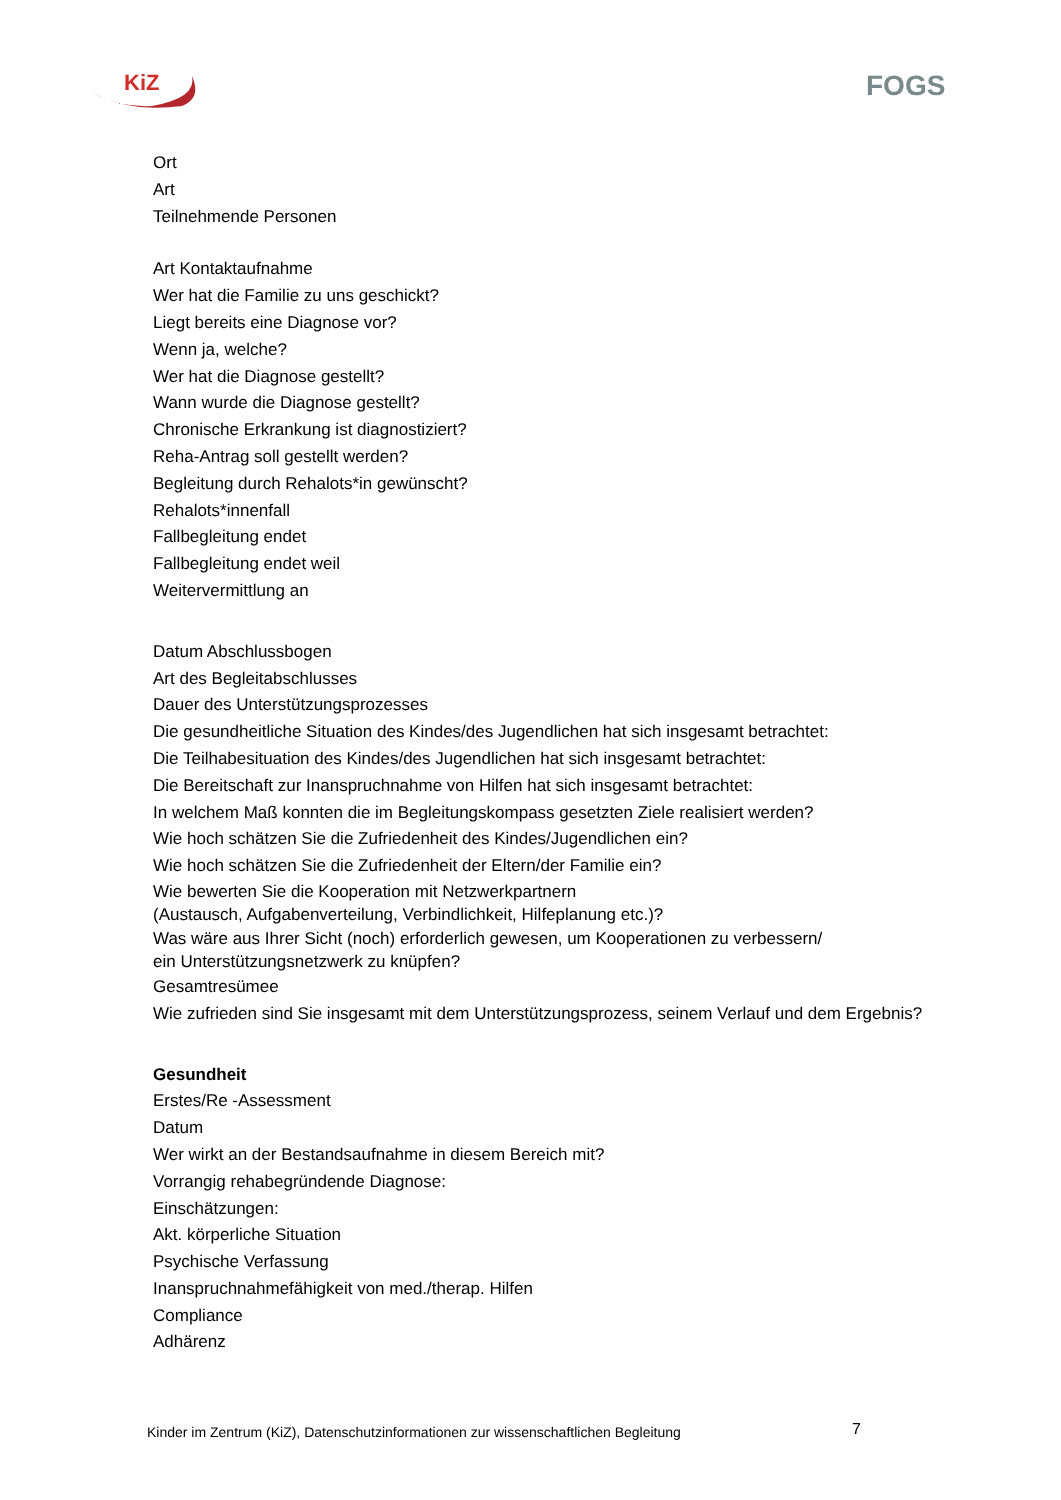KiZ
FOGS
Ort
Art
Teilnehmende Personen
Art Kontaktaufnahme
Wer hat die Familie zu uns geschickt?
Liegt bereits eine Diagnose vor?
Wenn ja, welche?
Wer hat die Diagnose gestellt?
Wann wurde die Diagnose gestellt?
Chronische Erkrankung ist diagnostiziert?
Reha-Antrag soll gestellt werden?
Begleitung durch Rehalots*in gewünscht?
Rehalots*innenfall
Fallbegleitung endet
Fallbegleitung endet weil
Weitervermittlung an
Datum Abschlussbogen
Art des Begleitabschlusses
Dauer des Unterstützungsprozesses
Die gesundheitliche Situation des Kindes/des Jugendlichen hat sich insgesamt betrachtet:
Die Teilhabesituation des Kindes/des Jugendlichen hat sich insgesamt betrachtet:
Die Bereitschaft zur Inanspruchnahme von Hilfen hat sich insgesamt betrachtet:
In welchem Maß konnten die im Begleitungskompass gesetzten Ziele realisiert werden?
Wie hoch schätzen Sie die Zufriedenheit des Kindes/Jugendlichen ein?
Wie hoch schätzen Sie die Zufriedenheit der Eltern/der Familie ein?
Wie bewerten Sie die Kooperation mit Netzwerkpartnern
(Austausch, Aufgabenverteilung, Verbindlichkeit, Hilfeplanung etc.)?
Was wäre aus Ihrer Sicht (noch) erforderlich gewesen, um Kooperationen zu verbessern/
ein Unterstützungsnetzwerk zu knüpfen?
Gesamtresümee
Wie zufrieden sind Sie insgesamt mit dem Unterstützungsprozess, seinem Verlauf und dem Ergebnis?
Gesundheit
Erstes/Re -Assessment
Datum
Wer wirkt an der Bestandsaufnahme in diesem Bereich mit?
Vorrangig rehabegründende Diagnose:
Einschätzungen:
Akt. körperliche Situation
Psychische Verfassung
Inanspruchnahmefähigkeit von med./therap. Hilfen
Compliance
Adhärenz
Kinder im Zentrum (KiZ), Datenschutzinformationen zur wissenschaftlichen Begleitung
7